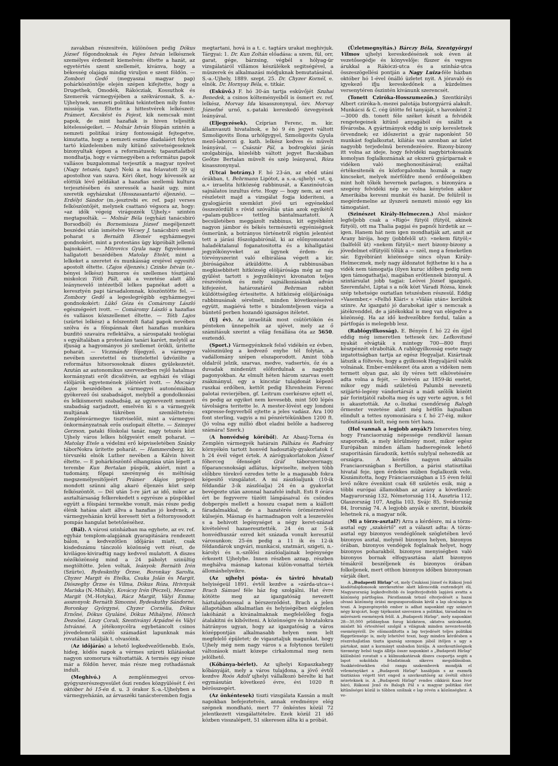zavakban részesitvén, különösen pedig Dókus József főgondnoknak és Fejes István lelkésznek személyes érdemeit kiemelvén: éltette a hazát, az egyetértés szent szellemét, kivánva, hogy a békesség olajága mindig viruljon e szent földön. — Zombori Gedő (megyaszai magyar pap) pohárköszöntője elején szépen kifejtette, hogy a Drugethek, Omodék, Rákócziak, Kossuthok és Szemerék vármegyéjében a székvárosnak, S. a.-Ujhelynek, nemzeti politikai tekintetben mily fontos missiója van. Éltette a hittestvérek lelkészeit: Prámert, Kecskést és Fejest, kik nemcsak mint papok, de mint hazafiak is hiven teljesitik kötelességeiket. — Molnár István főispán szintén a nemzeti politikai irány fontosságát fejtegetve, kimutatta, hogy a nemzeti eszme diadaláért folyton tartó küzdelemben mily kitünő szövetségeseknek bizonyultak éppen a reformátusok; tapasztalatból mondhatja, hogy e vármegyében a református papok vallásos buzgalommal terjesztik a magyar nyelvet (Nagy tetszés, taps!) Neki a ma felavatott 39 uj apostolhoz van szava. Kéri őket, hogy kövessék az elöttük lévő példákat a hazafias szellemü kultura terjesztésében és szeressék a hazát ugy, mint szeretik egyházukat (Hosszasantartó éljenzés). — Erdélyi Sándor (m.-jesztrebi ev. ref. pap) verses felköszöntőjét, melynek csattanó végsora az, hogy: »az idők végeig virágozzék Ujhely,« szintén megtapsolták. — Molnár Béla (egyházi tanácsbiró Borsodból) és Bornemissza József megéljenzett beszédei után ismételve Vécsey J. tanácsbiró emelt poharat s Bernáth Elemér egyházmegyei gondnokért, mint a protestáns ügy kipróbált jellemü bajnokáért. — Mitrovics Gyula nagy figyelemmel hallgatott beszédében Matolay Etelét, mint a lelkeket a szeretet és munkásság erejével egyesitő apostolt éltette. (Zajos éljenzés.) Czinke István (e.-bényei lelkész) humoros és szellemes tósztjával miskolczi Tóth Pált, aki a vezetése alatt álló leánynevelő intézetből lelkes papnékat adott a keresztyén papi társadalomnak, köszöntötte fel. — Zombory Gedő a legeslegrégibb egyházmegyei gondnokokért: Lükő Géza és Comáromy László egészségeért ivott. — Comáromy László a hazafias és vallásos közszellemet éltette. — Tóth Lajos (szürtei lelkész) a felszentelt fiatal papok nevében szólva és a főispánnak őket hazafias munkára buzditó szavaira reflektálva, a sárospataki teológiai s egyáltalában a protestáns tanári karért, melytől az ifjuság a hagyományos jó szellemet örökli, üritette poharát. — Viczmándy főjegyző, a vármegye nevében szeretettel és tisztelettel üdvözölte a református hitsorsosoknak díszes gyülekezetét. Azután az autonomikus szervezetben rejlő hatalmas kormányzati erőt dicsőitvén, az egyházi és világi elöljárók egyetemének jólétéért ivott. — Mocsáry Lajos beszédében a vármegyei autonómiában gyökerező ősi szabadságot, melyből a gondolkozási és lelkiismereti szabadság, az ugynevezett nemzeti szabadság sarjadzott, emelvén ki s a vármegyék multjának tükrében szemléltetvén: Zemplénvármegye tisztviselőit, mint a vármegyei önkormányzatnak erős oszlopait éltette. — Szinnyei Gerzson, pataki főiskolai tanár, nagy tetszés közt Ujhely város lelkes hölgyeiért emelt poharat. — Matolay Etele a védelmi erő képviseletében Szánky táborNokra üritette poharát. — Hammersberg, kir. törvszéki elnök Luther nevében a Kálvin hiveit éltette. — E pohárköszöntő elhangzása után lépett a terembe Kun Bertalan püspök, akiért, mint a tudomány, főpapi szerénység és méltóság megszemélyesitőjeért Prámer Alajos prépost mondott szünni alig akaró éljenzés közt szép felköszöntőt. — Dél után 5-re járt az idő, mikor az asztaltársaság felkerekedett s egyrésze a püspökkel együtt a főispáni termekbe vonult, más része pedig élénk hatása alatt állva a hazafias jó kedvnek, a vármegyeházán kivül keresett tért a feltornyosodott pompás hangulat betetőzéséhez.
(Bál). A városi szinházban ma egyhete, az ev. ref. egyház templom-alapjának gyarapitására rendezett bálon, a kedvezőtlen időjárás miatt, csak kisdedszámu tánczoló közönség vett részt, de kivilágos-kiviradtig nagy kedvvel mulatott. A diszes nézőközönség mind a 24 páholyt szinültig megtöltötte. Jelen voltak, leányok: Bernáth Irén (Szürte), Bydesknthy Örzse, Boronkay Sarolta, Chyzer Margit és Etelka, Csuka Jolán és Margit, Diószeghy Örzse és Vilma, Dókus Róza, Hrivnyák Mariska (N.-Mihály), Kovácsy Irén (Péczel), Meczner Margit (M.-Hotyka), Rácz Margit, Vályi Emma; asszonyok: Bernáth Simonné, Bydeskuthy Sándorné, Boronkay Györgyné, Chyzer Cornélia, Dókus Ernőné, Dókus Gyuláné, Dókus Mihályné, Hönsch Dezsőné, Liszy Corali, Szentiványi Árpádné és Vályi Istvánné. A jótékonycélra egybetáncolt csinos jövedelemről szóló számadást lapunknak más rovatában találják t. olvasóink.
(Az időjárás) a lehető legkedvezőtlenebb. Esős, hideg, ködös napok a vérmes szüreti kilátásokat nagyon szomorura változtatták. A termés egy része már a földön hever, más része meg rothadásnak indult.
(Meghivó.) A zemplénmegyei orvos-gyógyszerészegyesület őszi rendes közgyülését f. évi október hó 15-én d. u. 3 órakor S.-a.-Ujhelyben a vármegyeházán, az árvaszéki tanácsteremben fogja
megtartani, hová is a t. c. tagtárs urakat meghivjuk. Tárgyai: 1. Dr. Kun Zoltán előadása: a szem, fül, orr, garat, gége, bárzsing, végbél s hólyag-ür vizsgálatáról villámos készülékek segitségével, a müszerek és alkalmazási módjuknak bemutatásával. S.-a.-Ujhely, 1889. szept. 25. Dr. Chyzer Kornél, e. elnök. Dr. Hornyay Béla, e. titkár.
(Esküvő.) F. hó 30-án tartja esküvőjét Szuhai Benedek, a csinos költeményeiből is ösmert ev. ref. lelkész, Morvay Ida kisasszonynyal, özv. Morvay Józsefné urnő, s.-pataki kereskedő özvegyének leányával.
(Eljegyzések). Czíprian Ferenc, m. kir. államvasuti hivatalnok, e hó 9 én jegyet váltott Szmoligovits Ilona urhölgygyel, Szmoligovits Gyula mező-laborczi g. kath. lelkész kedves és müvelt leányával. — Császár Pál, a bodrogközi járás szolgabirája, közelébb váltott jegyet Bacskában Geőtze Bertalan müvelt és szép leányaval, Róza kisasszonynyal.
(Utcai botrány.) F. hó 23-án, az ebéd utáni órákban, t. Behrmann Lipótot, a s.-a.-ujhelyi »st. q. a.« izraelita hitközség rabbinusát, a Kaszinóutcán sajnálatos inzultus érte. Hogy — hogy nem, az eset részleteit majd a vizsgálat fogja kideriteni, a gyalogjárón szemközt jövő uri egyénekkel összezördült s rövid szóváltás után azok egyikétől »palam-publice« tettleg bántalmaztatott. A becsületében meggázolt rabbinus, kit egyébként nagyon jámbor és békés természetü egyéniségnek ösmerünk, a botrányos történetről rögtön jelentést tett a járási főszolgabirónál, ki az előnyomozatot haladéktalanul foganatositotta és a kihallgatási jegyzőkönyveket az ügynek érdem- és törvényszerint való elbirálása végett a kir. jbiróságához átküldötte. A rabbinusában megkisebbitett hitközség elöljárósága még az nap gyülést tartott s jegyzőkönyvi kivonaton teljes részvétének és mély sajnálkozásának adván kifejezést, határozatáról Behrman rabbit küldöttségileg értesitette. A hitközség elöljárósága rabbinusának sérelmét, minden következéseivel együtt, magáévá tette s bizalomteljesen várja a büntető perben hozandó igazságos itéletet.
(Uj év). Az izraeliták most csütörtökön és pénteken ünnepelték az ujévet, mely az ő számitásuk szerint a világ fenállása óta az 5650. esztendő.
(Sport.) Vármegyénknek felső vidékén ez évben, valószinüleg a kedvező enyhe tél folytán, a vadállomány szépen elszaporodott. Amint több oldalról jelzik, szarvas, medve, vadsertés, őz és a duvadak mindenütt előfordulnak a nagyobb pagonyokban. Az elmult héten három szarvas esett zsákmányul, egy a kincstár tulajdonát képező ruszkai erdőben, kettőt pedig Ehrenheim Ferenc palotai revierjében, gf. Leitrum cserkészve ejtett el, és pedig az egyiket nem kevesebb, mint 500 lépés távolságra teritette le. A mester-lövést egy londoni expresse-fegyverből ejtette a jeles vadász. Ára 100 font sterling, vagyis a mi pénzértékünkben 1200 ft. (Jó volna egy millió dbot eladni belőle a hadsereg számára! Szerk.)
(A honvédség köréből). Az Abauj-Torna és Zemplén vármegyék határain Pálháza és Radvány környékén tartott honvéd hadosztály-gyakorlatok f. h 24 évél véget értek. A zárógyakorlatokon József főherceg őfenségét Gräf táborszernagy, főparancsnoksági adlátus, képviselte, melyen több előbbre törekvő ezredes tette le a magasabb fokra képesitő vizsgálatot. A mi zászlóaljunk (10-ik féldandár 3-ik zászlóalja) 24 én a gyakorlat bevégezte után azonnal hazafelé indult. Esti 8 órára ért be fegyverre tüzött lámpásaival és csöndes dobpergés mellett a hosszu csapat nem a kiállott fáradalmakkal, de a hazatérés örömérzetével külsején. Másnap és harmadnapon volt a leszerelés s a behivott legénységet a négy keret-század kivételével hazaeresztették. 24 én az 5-ik honvédhuszár ezred két százada vonult keresztül városunkon; 25-én pedig a 11 ik és 12-ik féldandárok ungvári, munkácsi, szatmári, szigeti, n.-károlyi és n.-szőlősi zászlóaljainak legénysége érkezett Ujhelybe. Innen részben aznap, részben meghálva másnap katonai külön-vonattal térték állomáshelyeikre.
(Az ujhelyi pósta- és táviró hivatal) helyiségeül 1891. évtől kezdve a »zárda-utca«-i Brach Sámuel féle ház fog szolgálni. Hat évre kötötte meg az igazgatóság nevezett háztulajdonossal a bérszerződést. Brach a jelen állapotában alkalmatlan és helyiségében elégtelen lakóházát a kivánalmaknak megfelelőleg fogja átalakitni és kibőviteni. A közönségre és hivatalokra hátrányos ugyan, hogy az igazgatóság a város középpontján alkalmasabb helyen nem lelt megfelelő épületet; de vigasztaljuk magunkat, hogy Ujhely még nem nagy város s a folytonos területi változások miatt közepe cirkalommal meg nem jelölhető.
(Kőbánya-bérlet). Az ujhelyi Kopaszkahegy kőbányáját, mely a város tulajdona, a jövő évtől kezdve Roós Adolf ujhelyi vállalkozó bérelte ki hat egymásután következő évre, évi 1020 ft bérösszegért.
(Az önkéntesek) tiszti vizsgálata Kassán a mult napokban befejeztetvén, annak eredménye elég szépnek mondható, mert 77 önkéntes közül 72 jelentkezett vizsgálattételre. Ezek közül 21 idő közben visszalépett, 51 sikeresen állta ki a próbát.
(Üzletmegnyitás.) Bárczy Béla, Szentgyörgyi Vilmos ujhelyi kereskedésének sok éven át vezetősegédje és könyvelője: füszer és vegyes árukkal a Rákóczi-utca és a szinház-utca összeszögellési pontján a Nagy Luiza-féle házban október hó 1-ével önálló üzletet nyit. A jóravaló és igyekező ifju kereskedőnek a küzdelmes versenytéren őszintén kivánunk szerencsét.
(Tonett Cziróka-Hosszumezőn.) Szentkirályi Albert cziróka-h.-mezei palotája butorgyárrá alakult. Munkácsi & C. cég ütötte fel tanyáját, s havonként 2—3000 db. tonett féle széket készit a felvidék rengetegeinek kitünő anyagából és szállit a fővárosba. A gyártmányok eddig is szép keresletnek örvendnek; ez időszerint a gyár naponként 50 munkást foglalkoztat, kilátás van azonban az üzlet nagyobb terjedelmü berendezésére. Bizony-bizony itt volna az ideje, hogy felvidéki nagybirtokosaink komolyan foglalkoznának az okszerü gyáriparnak e vidéken való meghonositásával; ezáltal értékesitenék és közforgalomba hoznák a nagy kincseket, melyek mérföldre menő erdőségeikben mint holt tőkék hevernek parlagon, s bizonyára a szegény felvidéki nép se volna kénytelen akkor Amerikába keresni munkát és hazát. De felülről is megérdemelne az ilyszerü nemzeti missió egy kis támogatást.
(Szinészet Király-Helmeczen.) Ahol máskor legfeljebb csak a »Rigó« fütyöl (fütyöl, akinek fütyöl), ott ma Thalia papjai és papnői hirdetik az — igen. Hanem hát nem igen mondhatják azt, amit az Arany birója, hogy (jobbfelől ut): »nekem fütyöl;« (balfelől üt) »nekem fütyül;« mert bizony-bizony a jövedelmet elfütyölí tőlük a — szél, meg a feneketlen sár. Egyébiránt közönsége sincs olyan Király-Helmecznek, mely nagy áldozatot fejthetne ki s ha a vidék nem támogatja (ilyen kuruc időben pedig nem igen támogathatja), magában erőtlennek bizonyul. A szintársulat jobb tagjai: Leövei József igazgató, Szeremfalvi, Liptai s a nők közt Váradi Rózsa, kinek szép tehetsége osztatlan tetszésben részesül. Eddig »Vasember,« »Felhő Klári« s »Válás után« kerültek szinre. Az igazgató jó darabokat igér s nemcsak a játékrenddel, de a játékokkal is meg van elégedve a közönség. Ha az idő kedvezőbbre fordul, talán a pártfogás is melegebb lesz.
(Rablógyilkosság). E. Bényén f. hó 22 én éjjel eddig még ismeretlen tettesek özv. Lefkovitsné nyakát elvágták s mintegy 700—800 ftnyi készpénzét elrabolták. A rablógyilkosság esete nagy izgatottságban tartja az egész Hegyaljat. Kizártnak látszik a föltevés, hogy a gyilkosok Hegyaljáról valók volnának. Ember-emlékezet óta azon a vidéken nem termett olyan gaz, aki ily véres tett elkövetésére adta volna a fejét, — kivévén az 1859-iki esetet, mikor egy mádi születésü Palumbi nevezetü szijjártó-legény vándortársát a mádi szőlők között pár forintjától rabolta meg és ugy verte agyon, s fel is akasztották. Az o.-liszkai csendőrség Balogh őrmester vezetése alatt még hétfőn hajnalban elindult a tettes nyomozására s f. hó 27-éig, mikor tudósitásunk kelt, még nem tért haza.
(Hol vannak a legjobb anyák?) Ismeretes tény, hogy Franciaország népessége rendkivül lassan szaporodik, a mely körülmény most, mikor egész Európában minden állam hadseregének lehető szaporitásán fáradozik, kettős sulylyal nehezedik az országra. A kérdés nagyon aktuális Franciaországban s Bertillon, a párisi statisztikai hivatal feje, igen érdekes müben foglalkozik vele. Kiszámitotta, hogy Fránciaországban a 15 éven felül levő nőkre évenkint csak 68 születés esik, mig a többi európai államokban az arány a következő: Magyarország 132, Németország 114, Ausztria 112, Olaszország 107, Anglia 103, Svájc 85, Svédország 84, Irország 74. A legjobb anyák e szerint, büszkék lehetnek rá, a magyar nők.
(Mi a törzs-asztal?) Arra a kérdésre, mi a törzs-asztal egy „szakértő" ezt a választ adta: A törzs-asztal egy bizonyos vendéglőnek szögletében levő bizonyos asztal, melynél bizonyos helyen, bizonyos órában, bizonyos vendégek foglalnak helyet, hogy bizonyos poharakból, bizonyos menyiségben való bizonyos bornak elfogyasztása alatt bizonyos témákról beszéljenek és bizonyos órában folkeljenek, mert otthon bizonyos időben bizonyosan várják őket.
A „Budapesti Hirlap"-ot, mely Csukássi József és Rákosi Jenő kiadótulajdonosok szerkesztése alatt kilencedik esztendejét éli, Magyarország legkedveltebb és legelterjedtebb lapjává avatta a közönség pártfogása. Páratlannak tetsző elterjedését a hazai olvasó közönség óriási megszaporodásán kivül a lap olcsósága is teszi. A legszegényebb ember is adhat naponkint egy számért négy krajcárt, hogy tájékozást szerezzen a politikai, társadalmi és müvészeti események felől. A „Budapesti Hirlap", mely naponkint 28—30,000 példányban forog közkézen, oktatva szórakoztat, mialatt hü értesitésel szolgál a világnak minden nevezetesebb eseményéről. De elömozditotta a lap terjedését teljes politikai függetlensége is, mely lehetővé teszi, hogy minden kérdésben a részrehajlatlan tiszta igazság szempon jából itéljen s ugy a pártokat, mint a kormányt szabadon birálja. A szerkesztőségnek tizennégy belső tagja állitja össze naponkint a „Budapesti Hirlap" különböző rovatait s a külmunkatársak díszes csoportja segiti a lapot sokoldalu feladatának sikeres megoldásában. Ssakkérdésekben első rangu szakemberek mondják el véleményüket a „Budapesti Hirlap" hasábjain s az eszmék tisztázása végett tért enged a szerkesztőség az övétől eltérő nézeteknek is. A „Budapesti Hirlap" rendes cikkirói Kaas Ivor báró, Rákossi Jenő és Balogh Pál s a magyar politikai élet kitünőségei közül is többen szólnak e lap révén a közönséghez. A ve-